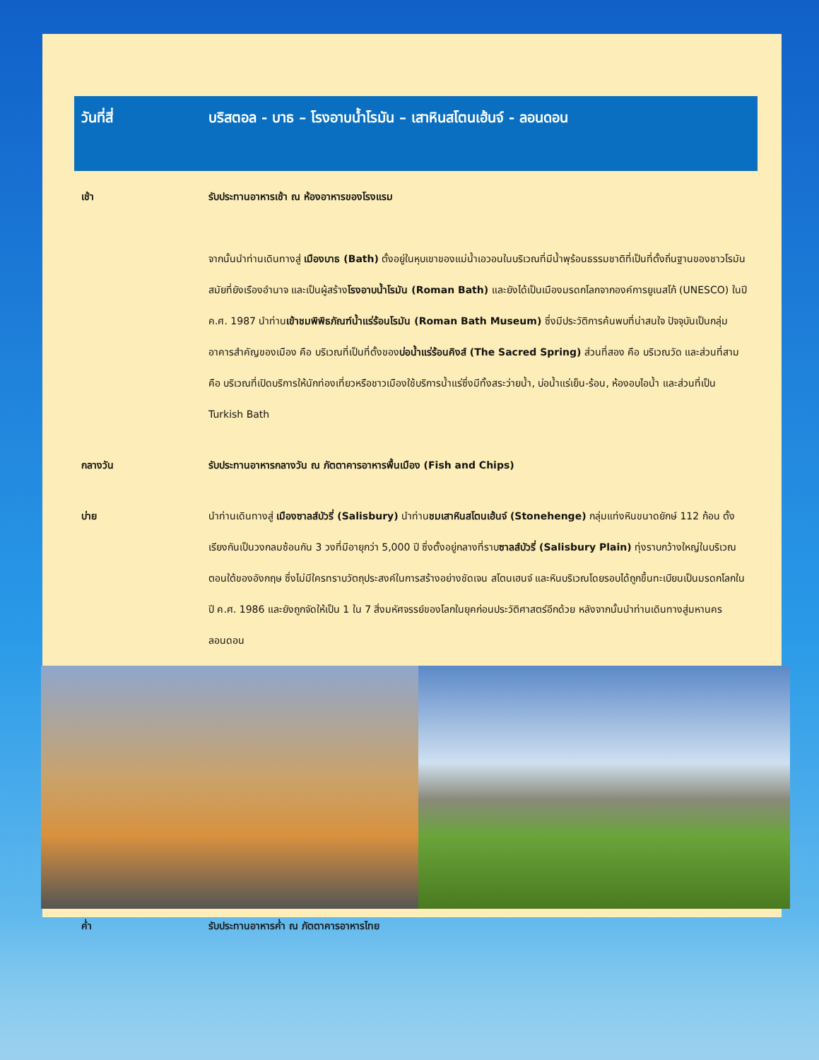| วันที่สี่ | บริสตอล - บาธ – โรงอาบน้ำโรมัน – เสาหินสโตนเฮ้นจ์ - ลอนดอน |
| --- | --- |
| เช้า | รับประทานอาหารเช้า ณ ห้องอาหารของโรงแรม จากนั้นนำท่านเดินทางสู่ เมืองบาธ (Bath) ตั้งอยู่ในหุบเขาของแม่น้ำเอวอนในบริเวณที่มีน้ำพุร้อนธรรมชาติที่เป็นที่ตั้งถิ่นฐานของชาวโรมันสมัยที่ยังเรืองอำนาจ และเป็นผู้สร้าง โรงอาบน้ำโรมัน (Roman Bath) และยังได้เป็นเมืองมรดกโลกจากองค์การยูเนสโก้ (UNESCO) ในปี ค.ศ. 1987 นำท่าน เข้าชมพิพิธภัณฑ์น้ำแร่ร้อนโรมัน (Roman Bath Museum) ซึ่งมีประวัติการค้นพบที่น่าสนใจ ปัจจุบันเป็นกลุ่มอาคารสำคัญของเมือง คือ บริเวณที่เป็นที่ตั้งของ บ่อน้ำแร่ร้อนคิงส์ (The Sacred Spring) ส่วนที่สอง คือ บริเวณวัด และส่วนที่สาม คือ บริเวณที่เปิดบริการให้นักท่องเที่ยวหรือชาวเมืองใช้บริการน้ำแร่ซึ่งมีทั้งสระว่ายน้ำ, บ่อน้ำแร่เย็น-ร้อน, ห้องอบไอน้ำ และส่วนที่เป็น Turkish Bath |
| กลางวัน | รับประทานอาหารกลางวัน ณ ภัตตาคารอาหารพื้นเมือง (Fish and Chips) |
| บ่าย | นำท่านเดินทางสู่ เมืองซาลส์บัวรี่ (Salisbury) นำท่าน ชมเสาหินสโตนเฮ้นจ์ (Stonehenge) กลุ่มแท่งหินขนาดยักษ์ 112 ก้อน ตั้งเรียงกันเป็นวงกลมซ้อนกัน 3 วงที่มีอายุกว่า 5,000 ปี ซึ่งตั้งอยู่กลางที่ราบ ซาลส์บัวรี่ (Salisbury Plain) ทุ่งราบกว้างใหญ่ในบริเวณตอนใต้ของอังกฤษ ซึ่งไม่มีใครทราบวัตถุประสงค์ในการสร้างอย่างชัดเจน สโตนเฮนจ์ และหินบริเวณโดยรอบได้ถูกขึ้นทะเบียนเป็นมรดกโลกในปี ค.ศ. 1986 และยังถูกจัดให้เป็น 1 ใน 7 สิ่งมหัศจรรย์ของโลกในยุคก่อนประวัติศาสตร์อีกด้วย หลังจากนั้นนำท่านเดินทางสู่มหานครลอนดอน |
| ค่ำ | รับประทานอาหารค่ำ ณ ภัตตาคารอาหารไทย |